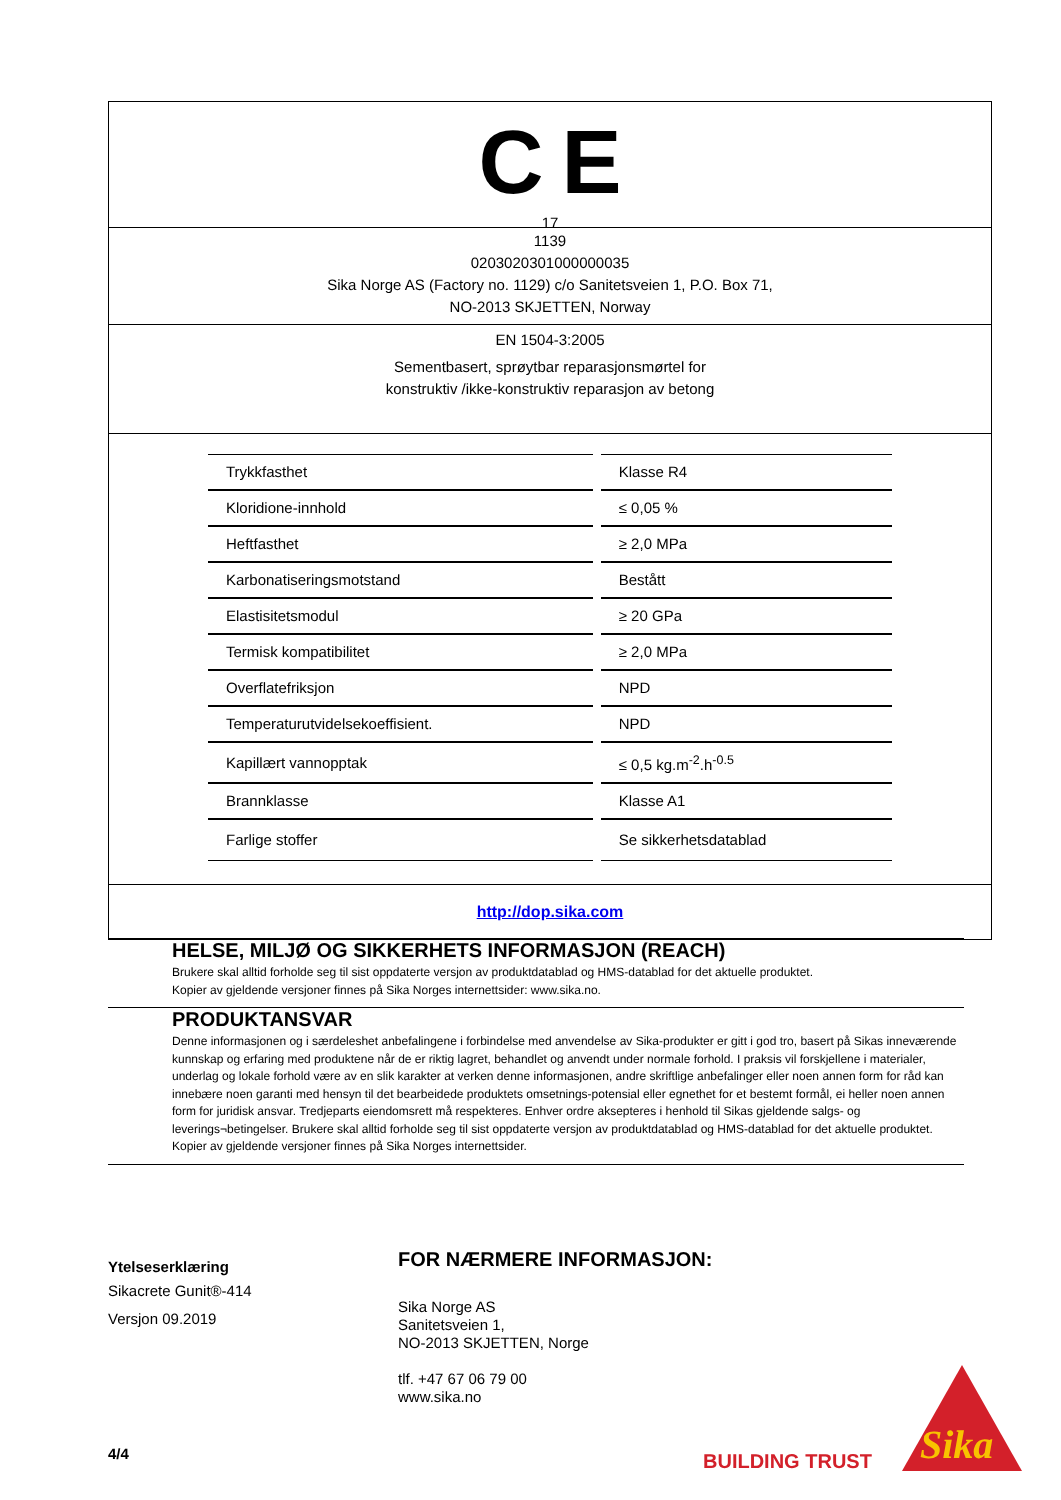C E
17
1139
0203020301000000035
Sika Norge AS (Factory no. 1129) c/o Sanitetsveien 1, P.O. Box 71,
NO-2013 SKJETTEN, Norway
EN 1504-3:2005
Sementbasert, sprøytbar reparasjonsmørtel for
konstruktiv /ikke-konstruktiv reparasjon av betong
| Trykkfasthet | Klasse R4 |
| Kloridione-innhold | ≤ 0,05 % |
| Heftfasthet | ≥ 2,0 MPa |
| Karbonatiseringsmotstand | Bestått |
| Elastisitetsmodul | ≥ 20 GPa |
| Termisk kompatibilitet | ≥ 2,0 MPa |
| Overflatefriksjon | NPD |
| Temperaturutvidelsekoeffisient. | NPD |
| Kapillært vannopptak | ≤ 0,5 kg.m<sup>-2</sup>.h<sup>-0.5</sup> |
| Brannklasse | Klasse A1 |
| Farlige stoffer | Se sikkerhetsdatablad |
http://dop.sika.com
HELSE, MILJØ OG SIKKERHETS INFORMASJON (REACH)
Brukere skal alltid forholde seg til sist oppdaterte versjon av produktdatablad og HMS-datablad for det aktuelle produktet.
Kopier av gjeldende versjoner finnes på Sika Norges internettsider: www.sika.no.
PRODUKTANSVAR
Denne informasjonen og i særdeleshet anbefalingene i forbindelse med anvendelse av Sika-produkter er gitt i god tro, basert på Sikas inneværende kunnskap og erfaring med produktene når de er riktig lagret, behandlet og anvendt under normale forhold. I praksis vil forskjellene i materialer, underlag og lokale forhold være av en slik karakter at verken denne informasjonen, andre skriftlige anbefalinger eller noen annen form for råd kan innebære noen garanti med hensyn til det bearbeidede produktets omsetnings-potensial eller egnethet for et bestemt formål, ei heller noen annen form for juridisk ansvar. Tredjeparts eiendomsrett må respekteres. Enhver ordre aksepteres i henhold til Sikas gjeldende salgs- og leverings¬betingelser. Brukere skal alltid forholde seg til sist oppdaterte versjon av produktdatablad og HMS-datablad for det aktuelle produktet. Kopier av gjeldende versjoner finnes på Sika Norges internettsider.
Ytelseserklæring
Sikacrete Gunit®-414
Versjon 09.2019
FOR NÆRMERE INFORMASJON:
Sika Norge AS
Sanitetsveien 1,
NO-2013 SKJETTEN, Norge
tlf. +47 67 06 79 00
www.sika.no
4/4 BUILDING TRUST
Sika